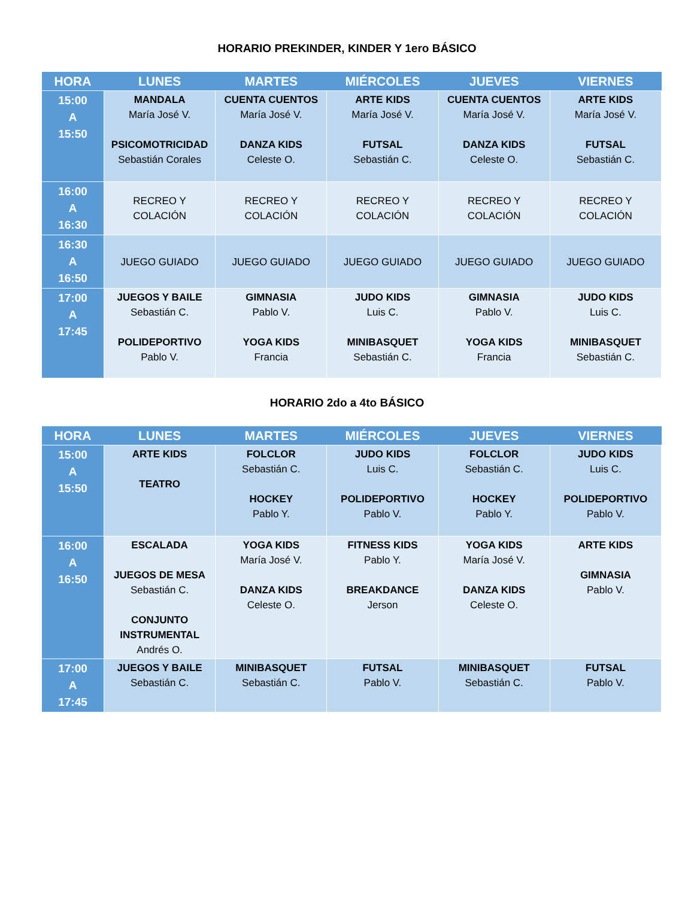HORARIO PREKINDER, KINDER Y 1ero BÁSICO
| HORA | LUNES | MARTES | MIÉRCOLES | JUEVES | VIERNES |
| --- | --- | --- | --- | --- | --- |
| 15:00 A 15:50 | MANDALA María José V. PSICOMOTRICIDAD Sebastián Corales | CUENTA CUENTOS María José V. DANZA KIDS Celeste O. | ARTE KIDS María José V. FUTSAL Sebastián C. | CUENTA CUENTOS María José V. DANZA KIDS Celeste O. | ARTE KIDS María José V. FUTSAL Sebastián C. |
| 16:00 A 16:30 | RECREO Y COLACIÓN | RECREO Y COLACIÓN | RECREO Y COLACIÓN | RECREO Y COLACIÓN | RECREO Y COLACIÓN |
| 16:30 A 16:50 | JUEGO GUIADO | JUEGO GUIADO | JUEGO GUIADO | JUEGO GUIADO | JUEGO GUIADO |
| 17:00 A 17:45 | JUEGOS Y BAILE Sebastián C. POLIDEPORTIVO Pablo V. | GIMNASIA Pablo V. YOGA KIDS Francia | JUDO KIDS Luis C. MINIBASQUET Sebastián C. | GIMNASIA Pablo V. YOGA KIDS Francia | JUDO KIDS Luis C. MINIBASQUET Sebastián C. |
HORARIO 2do a 4to BÁSICO
| HORA | LUNES | MARTES | MIÉRCOLES | JUEVES | VIERNES |
| --- | --- | --- | --- | --- | --- |
| 15:00 A 15:50 | ARTE KIDS TEATRO | FOLCLOR Sebastián C. HOCKEY Pablo Y. | JUDO KIDS Luis C. POLIDEPORTIVO Pablo V. | FOLCLOR Sebastián C. HOCKEY Pablo Y. | JUDO KIDS Luis C. POLIDEPORTIVO Pablo V. |
| 16:00 A 16:50 | ESCALADA JUEGOS DE MESA Sebastián C. CONJUNTO INSTRUMENTAL Andrés O. | YOGA KIDS María José V. DANZA KIDS Celeste O. | FITNESS KIDS Pablo Y. BREAKDANCE Jerson | YOGA KIDS María José V. DANZA KIDS Celeste O. | ARTE KIDS GIMNASIA Pablo V. |
| 17:00 A 17:45 | JUEGOS Y BAILE Sebastián C. | MINIBASQUET Sebastián C. | FUTSAL Pablo V. | MINIBASQUET Sebastián C. | FUTSAL Pablo V. |